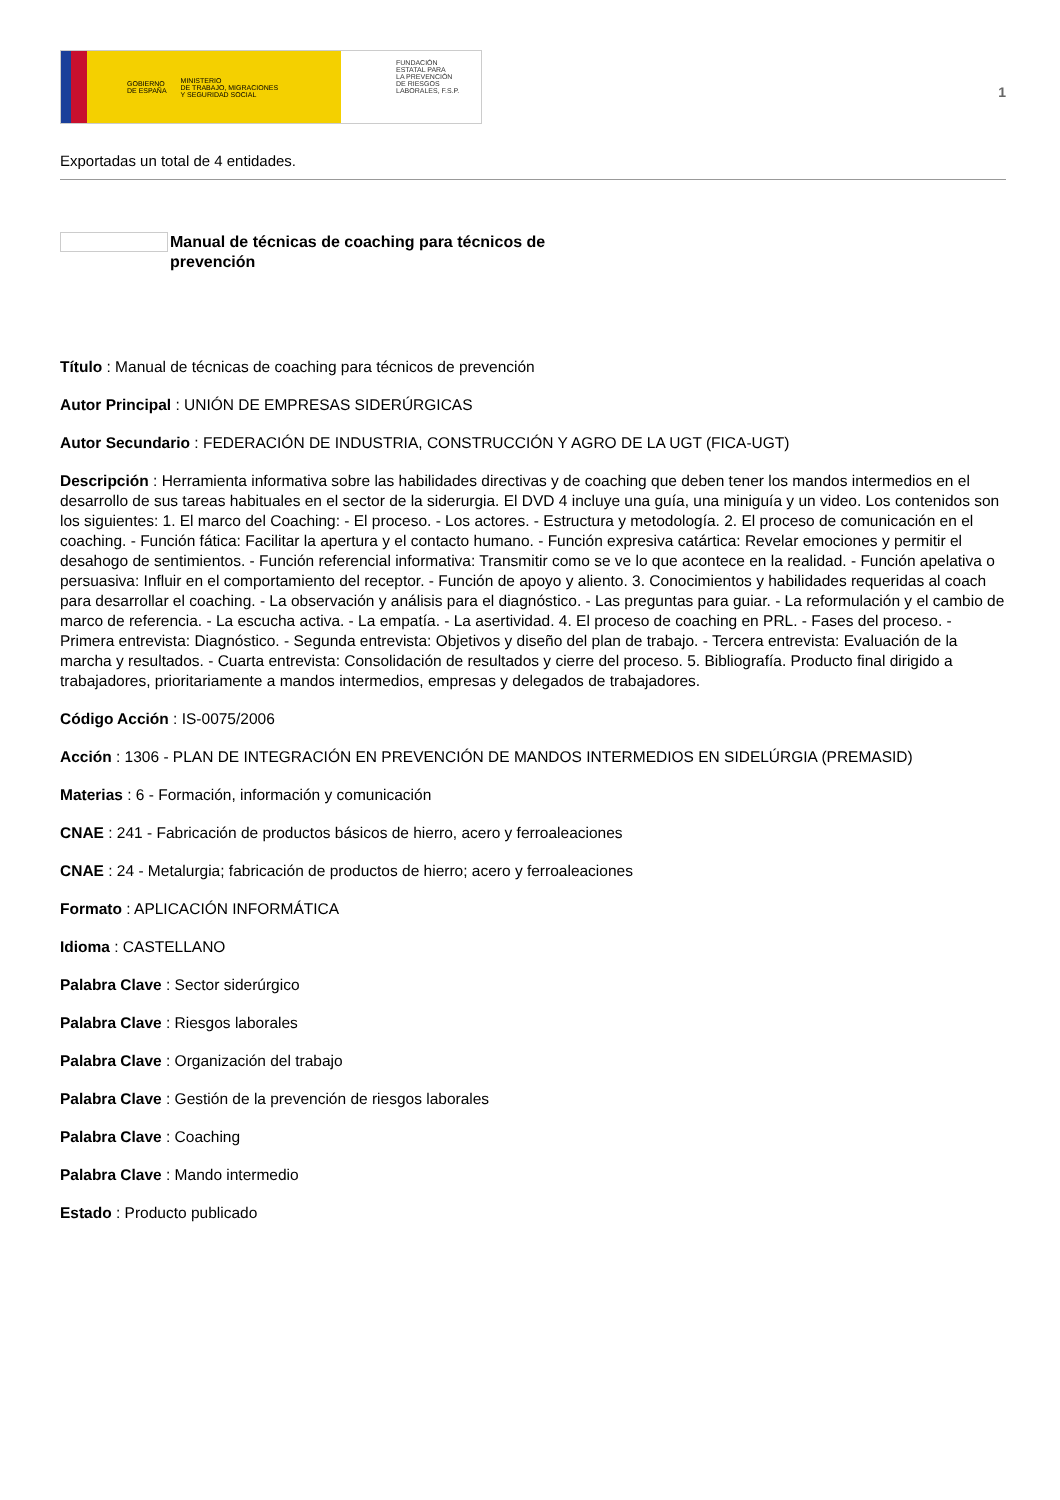GOBIERNO
DE ESPAÑA MINISTERIO
DE TRABAJO, MIGRACIONES
Y SEGURIDAD SOCIAL
FUNDACIÓN
ESTATAL PARA
LA PREVENCIÓN
DE RIESGOS
LABORALES, F.S.P.
1
Exportadas un total de 4 entidades.
Manual de técnicas de coaching para técnicos de prevención
Título : Manual de técnicas de coaching para técnicos de prevención
Autor Principal : UNIÓN DE EMPRESAS SIDERÚRGICAS
Autor Secundario : FEDERACIÓN DE INDUSTRIA, CONSTRUCCIÓN Y AGRO DE LA UGT (FICA-UGT)
Descripción : Herramienta informativa sobre las habilidades directivas y de coaching que deben tener los mandos intermedios en el desarrollo de sus tareas habituales en el sector de la siderurgia. El DVD 4 incluye una guía, una miniguía y un video. Los contenidos son los siguientes: 1. El marco del Coaching: - El proceso. - Los actores. - Estructura y metodología. 2. El proceso de comunicación en el coaching. - Función fática: Facilitar la apertura y el contacto humano. - Función expresiva catártica: Revelar emociones y permitir el desahogo de sentimientos. - Función referencial informativa: Transmitir como se ve lo que acontece en la realidad. - Función apelativa o persuasiva: Influir en el comportamiento del receptor. - Función de apoyo y aliento. 3. Conocimientos y habilidades requeridas al coach para desarrollar el coaching. - La observación y análisis para el diagnóstico. - Las preguntas para guiar. - La reformulación y el cambio de marco de referencia. - La escucha activa. - La empatía. - La asertividad. 4. El proceso de coaching en PRL. - Fases del proceso. - Primera entrevista: Diagnóstico. - Segunda entrevista: Objetivos y diseño del plan de trabajo. - Tercera entrevista: Evaluación de la marcha y resultados. - Cuarta entrevista: Consolidación de resultados y cierre del proceso. 5. Bibliografía. Producto final dirigido a trabajadores, prioritariamente a mandos intermedios, empresas y delegados de trabajadores.
Código Acción : IS-0075/2006
Acción : 1306 - PLAN DE INTEGRACIÓN EN PREVENCIÓN DE MANDOS INTERMEDIOS EN SIDELÚRGIA (PREMASID)
Materias : 6 - Formación, información y comunicación
CNAE : 241 - Fabricación de productos básicos de hierro, acero y ferroaleaciones
CNAE : 24 - Metalurgia; fabricación de productos de hierro; acero y ferroaleaciones
Formato : APLICACIÓN INFORMÁTICA
Idioma : CASTELLANO
Palabra Clave : Sector siderúrgico
Palabra Clave : Riesgos laborales
Palabra Clave : Organización del trabajo
Palabra Clave : Gestión de la prevención de riesgos laborales
Palabra Clave : Coaching
Palabra Clave : Mando intermedio
Estado : Producto publicado